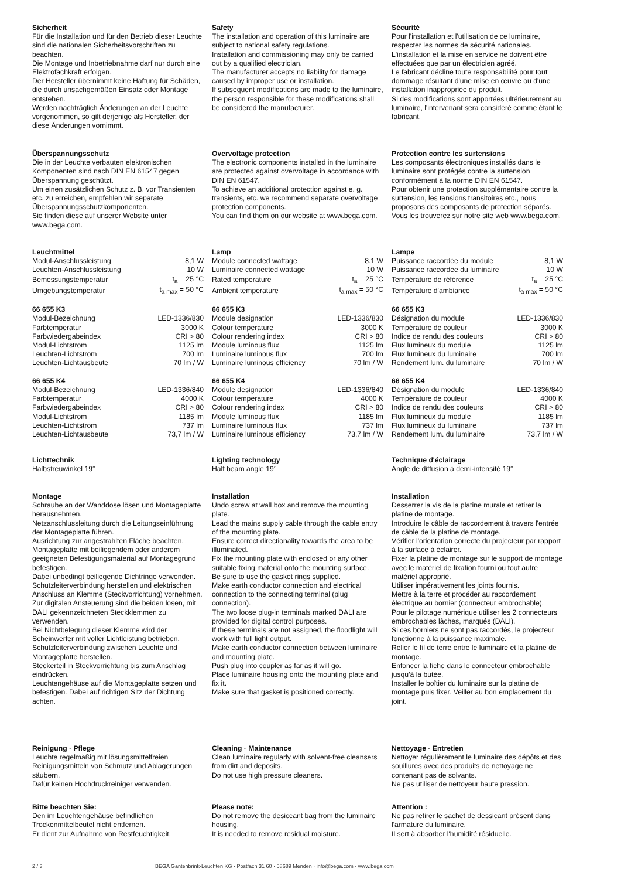Sicherheit
Für die Installation und für den Betrieb dieser Leuchte sind die nationalen Sicherheitsvorschriften zu beachten.
Die Montage und Inbetriebnahme darf nur durch eine Elektrofachkraft erfolgen.
Der Hersteller übernimmt keine Haftung für Schäden, die durch unsachgemäßen Einsatz oder Montage entstehen.
Werden nachträglich Änderungen an der Leuchte vorgenommen, so gilt derjenige als Hersteller, der diese Änderungen vornimmt.
Safety
The installation and operation of this luminaire are subject to national safety regulations.
Installation and commissioning may only be carried out by a qualified electrician.
The manufacturer accepts no liability for damage caused by improper use or installation.
If subsequent modifications are made to the luminaire, the person responsible for these modifications shall be considered the manufacturer.
Sécurité
Pour l'installation et l'utilisation de ce luminaire, respecter les normes de sécurité nationales.
L'installation et la mise en service ne doivent être effectuées que par un électricien agréé.
Le fabricant décline toute responsabilité pour tout dommage résultant d'une mise en œuvre ou d'une installation inappropriée du produit.
Si des modifications sont apportées ultérieurement au luminaire, l'intervenant sera considéré comme étant le fabricant.
Überspannungsschutz
Die in der Leuchte verbauten elektronischen Komponenten sind nach DIN EN 61547 gegen Überspannung geschützt.
Um einen zusätzlichen Schutz z. B. vor Transienten etc. zu erreichen, empfehlen wir separate Überspannungsschutzkomponenten.
Sie finden diese auf unserer Website unter www.bega.com.
Overvoltage protection
The electronic components installed in the luminaire are protected against overvoltage in accordance with DIN EN 61547.
To achieve an additional protection against e. g. transients, etc. we recommend separate overvoltage protection components.
You can find them on our website at www.bega.com.
Protection contre les surtensions
Les composants électroniques installés dans le luminaire sont protégés contre la surtension conformément à la norme DIN EN 61547.
Pour obtenir une protection supplémentaire contre la surtension, les tensions transitoires etc., nous proposons des composants de protection séparés. Vous les trouverez sur notre site web www.bega.com.
Leuchtmittel
| Modul-Anschlussleistung | 8,1 W |
| Leuchten-Anschlussleistung | 10 W |
| Bemessungstemperatur | t<sub>a</sub> = 25 °C |
| Umgebungstemperatur | t<sub>a max</sub> = 50 °C |
66 655 K3
| Modul-Bezeichnung | LED-1336/830 |
| Farbtemperatur | 3000 K |
| Farbwiedergabeindex | CRI > 80 |
| Modul-Lichtstrom | 1125 lm |
| Leuchten-Lichtstrom | 700 lm |
| Leuchten-Lichtausbeute | 70 lm / W |
66 655 K4
| Modul-Bezeichnung | LED-1336/840 |
| Farbtemperatur | 4000 K |
| Farbwiedergabeindex | CRI > 80 |
| Modul-Lichtstrom | 1185 lm |
| Leuchten-Lichtstrom | 737 lm |
| Leuchten-Lichtausbeute | 73,7 lm / W |
Lamp
| Module connected wattage | 8.1 W |
| Luminaire connected wattage | 10 W |
| Rated temperature | t<sub>a</sub> = 25 °C |
| Ambient temperature | t<sub>a max</sub> = 50 °C |
66 655 K3
| Module designation | LED-1336/830 |
| Colour temperature | 3000 K |
| Colour rendering index | CRI > 80 |
| Module luminous flux | 1125 lm |
| Luminaire luminous flux | 700 lm |
| Luminaire luminous efficiency | 70 lm / W |
66 655 K4
| Module designation | LED-1336/840 |
| Colour temperature | 4000 K |
| Colour rendering index | CRI > 80 |
| Module luminous flux | 1185 lm |
| Luminaire luminous flux | 737 lm |
| Luminaire luminous efficiency | 73,7 lm / W |
Lampe
| Puissance raccordée du module | 8,1 W |
| Puissance raccordée du luminaire | 10 W |
| Température de référence | t<sub>a</sub> = 25 °C |
| Température d'ambiance | t<sub>a max</sub> = 50 °C |
66 655 K3
| Désignation du module | LED-1336/830 |
| Température de couleur | 3000 K |
| Indice de rendu des couleurs | CRI > 80 |
| Flux lumineux du module | 1125 lm |
| Flux lumineux du luminaire | 700 lm |
| Rendement lum. du luminaire | 70 lm / W |
66 655 K4
| Désignation du module | LED-1336/840 |
| Température de couleur | 4000 K |
| Indice de rendu des couleurs | CRI > 80 |
| Flux lumineux du module | 1185 lm |
| Flux lumineux du luminaire | 737 lm |
| Rendement lum. du luminaire | 73,7 lm / W |
Lichttechnik
Halbstreuwinkel 19°
Lighting technology
Half beam angle 19°
Technique d'éclairage
Angle de diffusion à demi-intensité 19°
Montage
Schraube an der Wanddose lösen und Montageplatte herausnehmen.
Netzanschlussleitung durch die Leitungs­einführung der Montageplatte führen.
Ausrichtung zur angestrahlten Fläche beachten.
Montageplatte mit beiliegendem oder anderem geeigneten Befestigungsmaterial auf Montagegrund befestigen.
Dabei unbedingt beiliegende Dichtringe verwenden.
Schutzleiterverbindung herstellen und elektrischen Anschluss an Klemme (Steckvorrichtung) vornehmen.
Zur digitalen Ansteuerung sind die beiden losen, mit DALI gekennzeichneten Steckklemmen zu verwenden.
Bei Nichtbelegung dieser Klemme wird der Scheinwerfer mit voller Lichtleistung betrieben.
Schutzleiterverbindung zwischen Leuchte und Montageplatte herstellen.
Steckerteil in Steckvorrichtung bis zum Anschlag eindrücken.
Leuchtengehäuse auf die Montageplatte setzen und befestigen. Dabei auf richtigen Sitz der Dichtung achten.
Installation
Undo screw at wall box and remove the mounting plate.
Lead the mains supply cable through the cable entry of the mounting plate.
Ensure correct directionality towards the area to be illuminated.
Fix the mounting plate with enclosed or any other suitable fixing material onto the mounting surface.
Be sure to use the gasket rings supplied.
Make earth conductor connection and electrical connection to the connecting terminal (plug connection).
The two loose plug-in terminals marked DALI are provided for digital control purposes.
If these terminals are not assigned, the floodlight will work with full light output.
Make earth conductor connection between luminaire and mounting plate.
Push plug into coupler as far as it will go.
Place luminaire housing onto the mounting plate and fix it.
Make sure that gasket is positioned correctly.
Installation
Desserrer la vis de la platine murale et retirer la platine de montage.
Introduire le câble de raccordement à travers l'entrée de câble de la platine de montage.
Vérifier l'orientation correcte du projecteur par rapport à la surface à éclairer.
Fixer la platine de montage sur le support de montage avec le matériel de fixation fourni ou tout autre matériel approprié.
Utiliser impérativement les joints fournis.
Mettre à la terre et procéder au raccordement électrique au bornier (connecteur embrochable).
Pour le pilotage numérique utiliser les 2 connecteurs embrochables lâches, marqués (DALI).
Si ces borniers ne sont pas raccordés, le projecteur fonctionne à la puissance maximale.
Relier le fil de terre entre le luminaire et la platine de montage.
Enfoncer la fiche dans le connecteur embrochable jusqu'à la butée.
Installer le boîtier du luminaire sur la platine de montage puis fixer. Veiller au bon emplacement du joint.
Reinigung · Pflege
Leuchte regelmäßig mit lösungsmittelfreien Reinigungsmitteln von Schmutz und Ablagerungen säubern.
Dafür keinen Hochdruckreiniger verwenden.
Cleaning · Maintenance
Clean luminaire regularly with solvent-free cleansers from dirt and deposits.
Do not use high pressure cleaners.
Nettoyage · Entretien
Nettoyer régulièrement le luminaire des dépôts et des souillures avec des produits de nettoyage ne contenant pas de solvants.
Ne pas utiliser de nettoyeur haute pression.
Bitte beachten Sie:
Den im Leuchtengehäuse befindlichen Trockenmittelbeutel nicht entfernen.
Er dient zur Aufnahme von Restfeuchtigkeit.
Please note:
Do not remove the desiccant bag from the luminaire housing.
It is needed to remove residual moisture.
Attention :
Ne pas retirer le sachet de dessicant présent dans l'armature du luminaire.
Il sert à absorber l'humidité résiduelle.
2 / 3 BEGA Gantenbrink-Leuchten KG · Postfach 31 60 · 58689 Menden · info@bega.com · www.bega.com